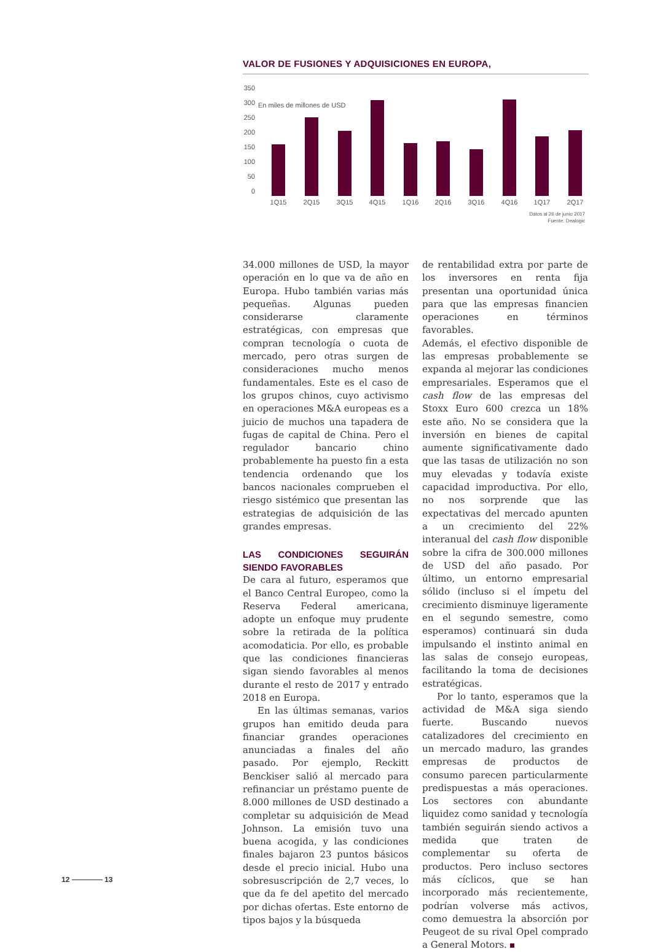VALOR DE FUSIONES Y ADQUISICIONES EN EUROPA,
350
En miles de millones de USD 300
250
200
150
100
50
0
1Q15 2Q15 3Q15 4Q15 1Q16 2Q16 3Q16 4Q16 1Q17 2Q17
Datos al 26 de junio 2017
Fuente: Dealogic
34.000 millones de USD, la mayor operación en lo que va de año en Europa. Hubo también varias más pequeñas. Algunas pueden considerarse claramente estratégicas, con empresas que compran tecnología o cuota de mercado, pero otras surgen de consideraciones mucho menos fundamentales. Este es el caso de los grupos chinos, cuyo activismo en operaciones M&A europeas es a juicio de muchos una tapadera de fugas de capital de China. Pero el regulador bancario chino probablemente ha puesto fin a esta tendencia ordenando que los bancos nacionales comprueben el riesgo sistémico que presentan las estrategias de adquisición de las grandes empresas.
LAS CONDICIONES SEGUIRÁN SIENDO FAVORABLES
De cara al futuro, esperamos que el Banco Central Europeo, como la Reserva Federal americana, adopte un enfoque muy prudente sobre la retirada de la política acomodaticia. Por ello, es probable que las condiciones financieras sigan siendo favorables al menos durante el resto de 2017 y entrado 2018 en Europa.
En las últimas semanas, varios grupos han emitido deuda para financiar grandes operaciones anunciadas a finales del año pasado. Por ejemplo, Reckitt Benckiser salió al mercado para refinanciar un préstamo puente de 8.000 millones de USD destinado a completar su adquisición de Mead Johnson. La emisión tuvo una buena acogida, y las condiciones finales bajaron 23 puntos básicos desde el precio inicial. Hubo una sobresuscripción de 2,7 veces, lo que da fe del apetito del mercado por dichas ofertas. Este entorno de tipos bajos y la búsqueda
de rentabilidad extra por parte de los inversores en renta fija presentan una oportunidad única para que las empresas financien operaciones en términos favorables.
Además, el efectivo disponible de las empresas probablemente se expanda al mejorar las condiciones empresariales. Esperamos que el cash flow de las empresas del Stoxx Euro 600 crezca un 18% este año. No se considera que la inversión en bienes de capital aumente significativamente dado que las tasas de utilización no son muy elevadas y todavía existe capacidad improductiva. Por ello, no nos sorprende que las expectativas del mercado apunten a un crecimiento del 22% interanual del cash flow disponible sobre la cifra de 300.000 millones de USD del año pasado. Por último, un entorno empresarial sólido (incluso si el ímpetu del crecimiento disminuye ligeramente en el segundo semestre, como esperamos) continuará sin duda impulsando el instinto animal en las salas de consejo europeas, facilitando la toma de decisiones estratégicas.
Por lo tanto, esperamos que la actividad de M&A siga siendo fuerte. Buscando nuevos catalizadores del crecimiento en un mercado maduro, las grandes empresas de productos de consumo parecen particularmente predispuestas a más operaciones. Los sectores con abundante liquidez como sanidad y tecnología también seguirán siendo activos a medida que traten de complementar su oferta de productos. Pero incluso sectores más cíclicos, que se han incorporado más recientemente, podrían volverse más activos, como demuestra la absorción por Peugeot de su rival Opel comprado a General Motors.
12 13